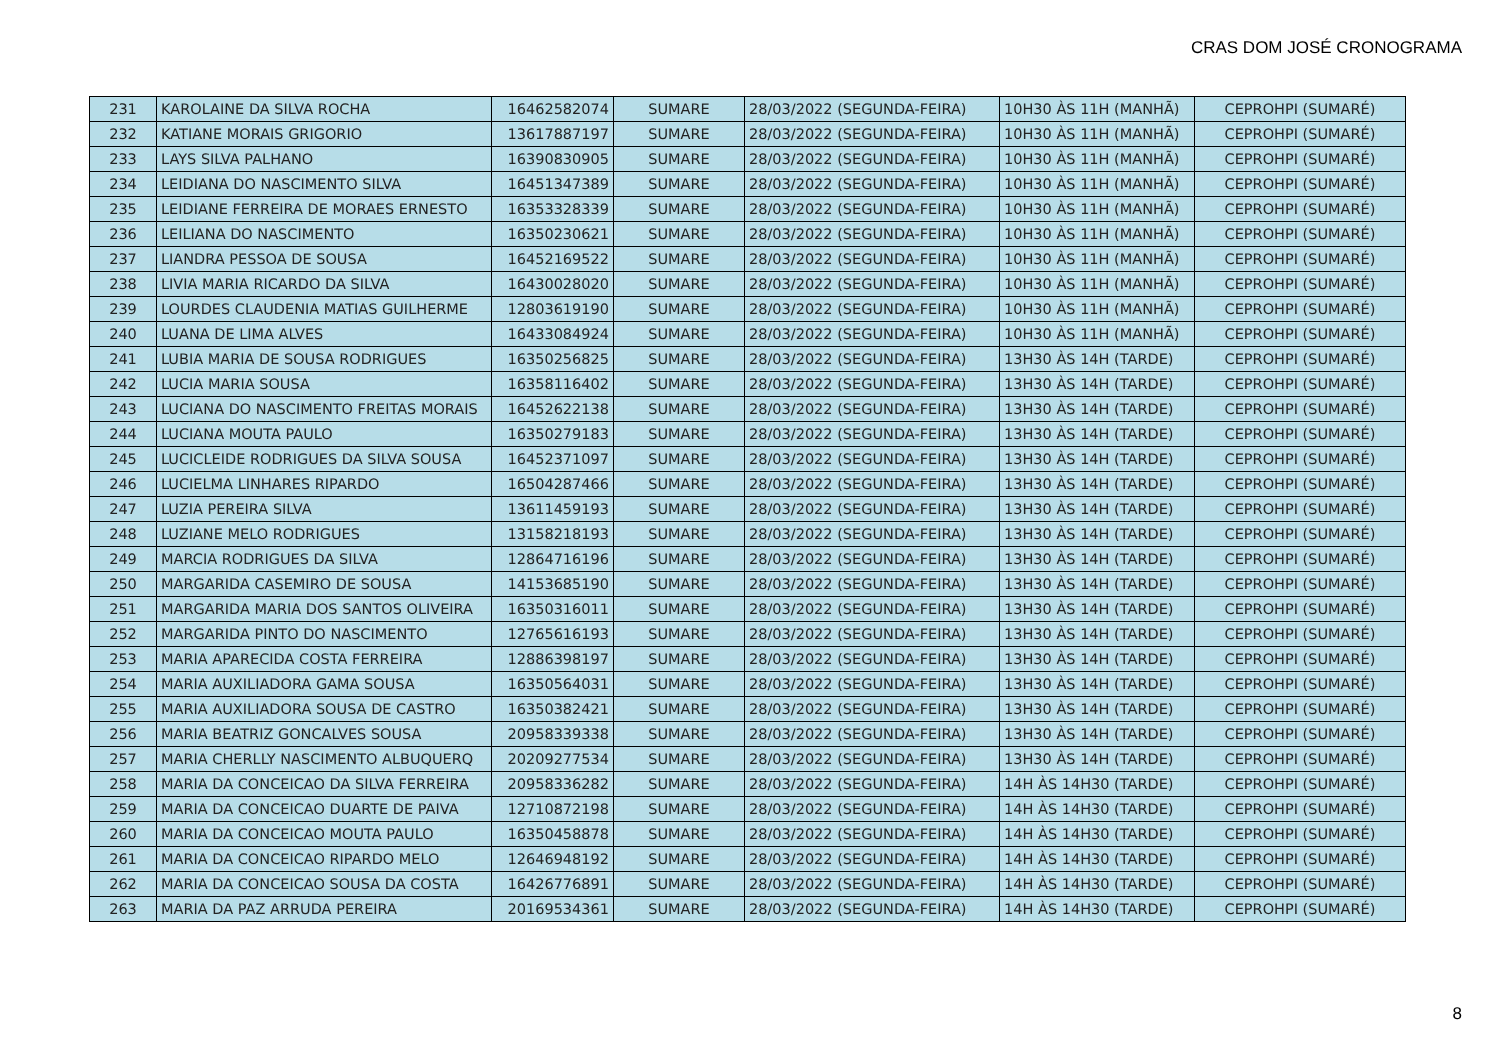CRAS DOM JOSÉ CRONOGRAMA
| 231 | KAROLAINE DA SILVA ROCHA | 16462582074 | SUMARE | 28/03/2022 (SEGUNDA-FEIRA) | 10H30 ÀS 11H (MANHÃ) | CEPROHPI (SUMARÉ) |
| 232 | KATIANE MORAIS GRIGORIO | 13617887197 | SUMARE | 28/03/2022 (SEGUNDA-FEIRA) | 10H30 ÀS 11H (MANHÃ) | CEPROHPI (SUMARÉ) |
| 233 | LAYS SILVA PALHANO | 16390830905 | SUMARE | 28/03/2022 (SEGUNDA-FEIRA) | 10H30 ÀS 11H (MANHÃ) | CEPROHPI (SUMARÉ) |
| 234 | LEIDIANA DO NASCIMENTO SILVA | 16451347389 | SUMARE | 28/03/2022 (SEGUNDA-FEIRA) | 10H30 ÀS 11H (MANHÃ) | CEPROHPI (SUMARÉ) |
| 235 | LEIDIANE FERREIRA DE MORAES ERNESTO | 16353328339 | SUMARE | 28/03/2022 (SEGUNDA-FEIRA) | 10H30 ÀS 11H (MANHÃ) | CEPROHPI (SUMARÉ) |
| 236 | LEILIANA DO NASCIMENTO | 16350230621 | SUMARE | 28/03/2022 (SEGUNDA-FEIRA) | 10H30 ÀS 11H (MANHÃ) | CEPROHPI (SUMARÉ) |
| 237 | LIANDRA PESSOA DE SOUSA | 16452169522 | SUMARE | 28/03/2022 (SEGUNDA-FEIRA) | 10H30 ÀS 11H (MANHÃ) | CEPROHPI (SUMARÉ) |
| 238 | LIVIA MARIA RICARDO DA SILVA | 16430028020 | SUMARE | 28/03/2022 (SEGUNDA-FEIRA) | 10H30 ÀS 11H (MANHÃ) | CEPROHPI (SUMARÉ) |
| 239 | LOURDES CLAUDENIA MATIAS GUILHERME | 12803619190 | SUMARE | 28/03/2022 (SEGUNDA-FEIRA) | 10H30 ÀS 11H (MANHÃ) | CEPROHPI (SUMARÉ) |
| 240 | LUANA DE LIMA ALVES | 16433084924 | SUMARE | 28/03/2022 (SEGUNDA-FEIRA) | 10H30 ÀS 11H (MANHÃ) | CEPROHPI (SUMARÉ) |
| 241 | LUBIA MARIA DE SOUSA RODRIGUES | 16350256825 | SUMARE | 28/03/2022 (SEGUNDA-FEIRA) | 13H30 ÀS 14H (TARDE) | CEPROHPI (SUMARÉ) |
| 242 | LUCIA MARIA SOUSA | 16358116402 | SUMARE | 28/03/2022 (SEGUNDA-FEIRA) | 13H30 ÀS 14H (TARDE) | CEPROHPI (SUMARÉ) |
| 243 | LUCIANA DO NASCIMENTO FREITAS MORAIS | 16452622138 | SUMARE | 28/03/2022 (SEGUNDA-FEIRA) | 13H30 ÀS 14H (TARDE) | CEPROHPI (SUMARÉ) |
| 244 | LUCIANA MOUTA PAULO | 16350279183 | SUMARE | 28/03/2022 (SEGUNDA-FEIRA) | 13H30 ÀS 14H (TARDE) | CEPROHPI (SUMARÉ) |
| 245 | LUCICLEIDE RODRIGUES DA SILVA SOUSA | 16452371097 | SUMARE | 28/03/2022 (SEGUNDA-FEIRA) | 13H30 ÀS 14H (TARDE) | CEPROHPI (SUMARÉ) |
| 246 | LUCIELMA LINHARES RIPARDO | 16504287466 | SUMARE | 28/03/2022 (SEGUNDA-FEIRA) | 13H30 ÀS 14H (TARDE) | CEPROHPI (SUMARÉ) |
| 247 | LUZIA PEREIRA SILVA | 13611459193 | SUMARE | 28/03/2022 (SEGUNDA-FEIRA) | 13H30 ÀS 14H (TARDE) | CEPROHPI (SUMARÉ) |
| 248 | LUZIANE MELO RODRIGUES | 13158218193 | SUMARE | 28/03/2022 (SEGUNDA-FEIRA) | 13H30 ÀS 14H (TARDE) | CEPROHPI (SUMARÉ) |
| 249 | MARCIA RODRIGUES DA SILVA | 12864716196 | SUMARE | 28/03/2022 (SEGUNDA-FEIRA) | 13H30 ÀS 14H (TARDE) | CEPROHPI (SUMARÉ) |
| 250 | MARGARIDA CASEMIRO DE SOUSA | 14153685190 | SUMARE | 28/03/2022 (SEGUNDA-FEIRA) | 13H30 ÀS 14H (TARDE) | CEPROHPI (SUMARÉ) |
| 251 | MARGARIDA MARIA DOS SANTOS OLIVEIRA | 16350316011 | SUMARE | 28/03/2022 (SEGUNDA-FEIRA) | 13H30 ÀS 14H (TARDE) | CEPROHPI (SUMARÉ) |
| 252 | MARGARIDA PINTO DO NASCIMENTO | 12765616193 | SUMARE | 28/03/2022 (SEGUNDA-FEIRA) | 13H30 ÀS 14H (TARDE) | CEPROHPI (SUMARÉ) |
| 253 | MARIA APARECIDA COSTA FERREIRA | 12886398197 | SUMARE | 28/03/2022 (SEGUNDA-FEIRA) | 13H30 ÀS 14H (TARDE) | CEPROHPI (SUMARÉ) |
| 254 | MARIA AUXILIADORA GAMA SOUSA | 16350564031 | SUMARE | 28/03/2022 (SEGUNDA-FEIRA) | 13H30 ÀS 14H (TARDE) | CEPROHPI (SUMARÉ) |
| 255 | MARIA AUXILIADORA SOUSA DE CASTRO | 16350382421 | SUMARE | 28/03/2022 (SEGUNDA-FEIRA) | 13H30 ÀS 14H (TARDE) | CEPROHPI (SUMARÉ) |
| 256 | MARIA BEATRIZ GONCALVES SOUSA | 20958339338 | SUMARE | 28/03/2022 (SEGUNDA-FEIRA) | 13H30 ÀS 14H (TARDE) | CEPROHPI (SUMARÉ) |
| 257 | MARIA CHERLLY NASCIMENTO ALBUQUERQ | 20209277534 | SUMARE | 28/03/2022 (SEGUNDA-FEIRA) | 13H30 ÀS 14H (TARDE) | CEPROHPI (SUMARÉ) |
| 258 | MARIA DA CONCEICAO DA SILVA FERREIRA | 20958336282 | SUMARE | 28/03/2022 (SEGUNDA-FEIRA) | 14H ÀS 14H30 (TARDE) | CEPROHPI (SUMARÉ) |
| 259 | MARIA DA CONCEICAO DUARTE DE PAIVA | 12710872198 | SUMARE | 28/03/2022 (SEGUNDA-FEIRA) | 14H ÀS 14H30 (TARDE) | CEPROHPI (SUMARÉ) |
| 260 | MARIA DA CONCEICAO MOUTA PAULO | 16350458878 | SUMARE | 28/03/2022 (SEGUNDA-FEIRA) | 14H ÀS 14H30 (TARDE) | CEPROHPI (SUMARÉ) |
| 261 | MARIA DA CONCEICAO RIPARDO MELO | 12646948192 | SUMARE | 28/03/2022 (SEGUNDA-FEIRA) | 14H ÀS 14H30 (TARDE) | CEPROHPI (SUMARÉ) |
| 262 | MARIA DA CONCEICAO SOUSA DA COSTA | 16426776891 | SUMARE | 28/03/2022 (SEGUNDA-FEIRA) | 14H ÀS 14H30 (TARDE) | CEPROHPI (SUMARÉ) |
| 263 | MARIA DA PAZ ARRUDA PEREIRA | 20169534361 | SUMARE | 28/03/2022 (SEGUNDA-FEIRA) | 14H ÀS 14H30 (TARDE) | CEPROHPI (SUMARÉ) |
8